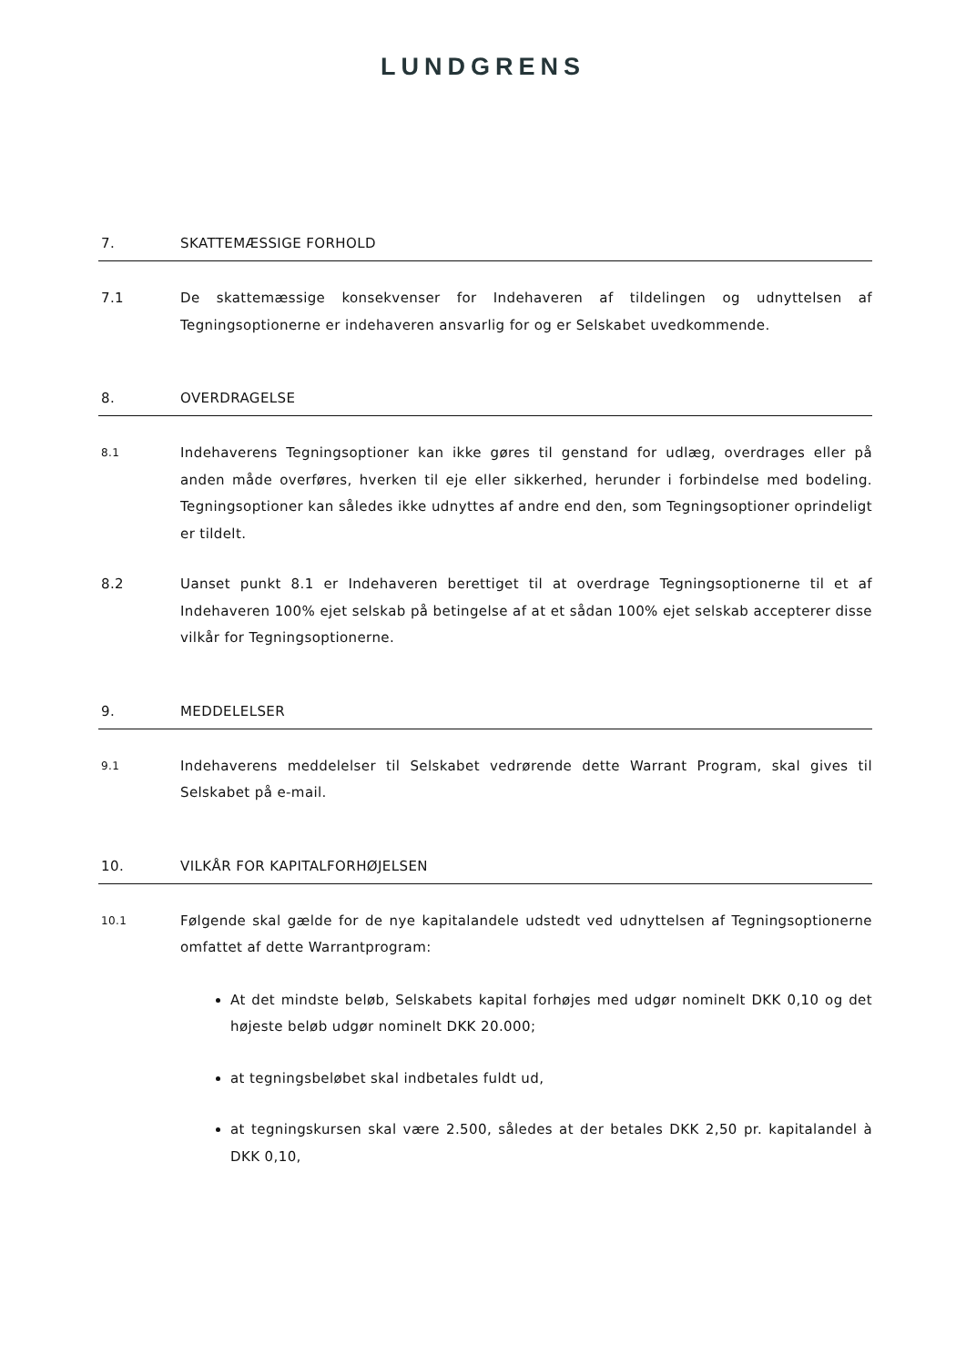LUNDGRENS
7. SKATTEMÆSSIGE FORHOLD
7.1 De skattemæssige konsekvenser for Indehaveren af tildelingen og udnyttelsen af Tegningsoptionerne er indehaveren ansvarlig for og er Selskabet uvedkommende.
8. OVERDRAGELSE
8.1 Indehaverens Tegningsoptioner kan ikke gøres til genstand for udlæg, overdrages eller på anden måde overføres, hverken til eje eller sikkerhed, herunder i forbindelse med bodeling. Tegningsoptioner kan således ikke udnyttes af andre end den, som Tegningsoptioner oprindeligt er tildelt.
8.2 Uanset punkt 8.1 er Indehaveren berettiget til at overdrage Tegningsoptionerne til et af Indehaveren 100% ejet selskab på betingelse af at et sådan 100% ejet selskab accepterer disse vilkår for Tegningsoptionerne.
9. MEDDELELSER
9.1 Indehaverens meddelelser til Selskabet vedrørende dette Warrant Program, skal gives til Selskabet på e-mail.
10. VILKÅR FOR KAPITALFORHØJELSEN
10.1 Følgende skal gælde for de nye kapitalandele udstedt ved udnyttelsen af Tegningsoptionerne omfattet af dette Warrantprogram:
At det mindste beløb, Selskabets kapital forhøjes med udgør nominelt DKK 0,10 og det højeste beløb udgør nominelt DKK 20.000;
at tegningsbeløbet skal indbetales fuldt ud,
at tegningskursen skal være 2.500, således at der betales DKK 2,50 pr. kapitalandel à DKK 0,10,